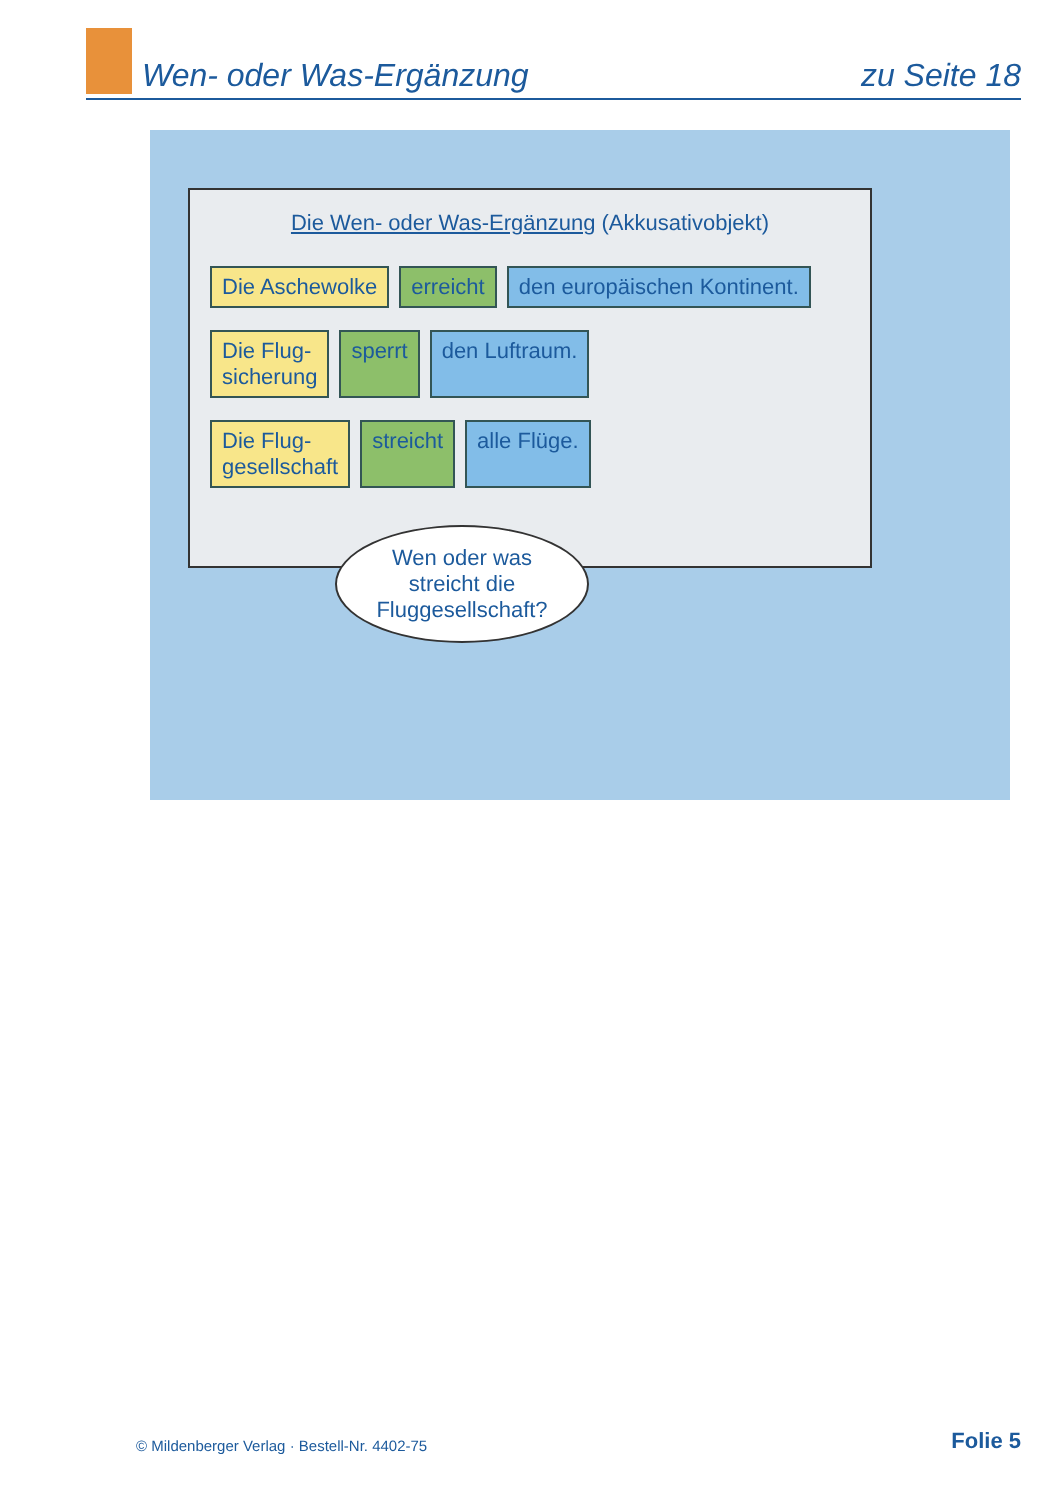Wen- oder Was-Ergänzung
zu Seite 18
Die Wen- oder Was-Ergänzung (Akkusativobjekt)
Die Aschewolke erreicht den europäischen Kontinent.
Die Flug-
sicherung sperrt den Luftraum.
Die Flug-
gesellschaft streicht alle Flüge.
Wen oder was
streicht die
Fluggesellschaft?
© Mildenberger Verlag · Bestell-Nr. 4402-75 Folie 5